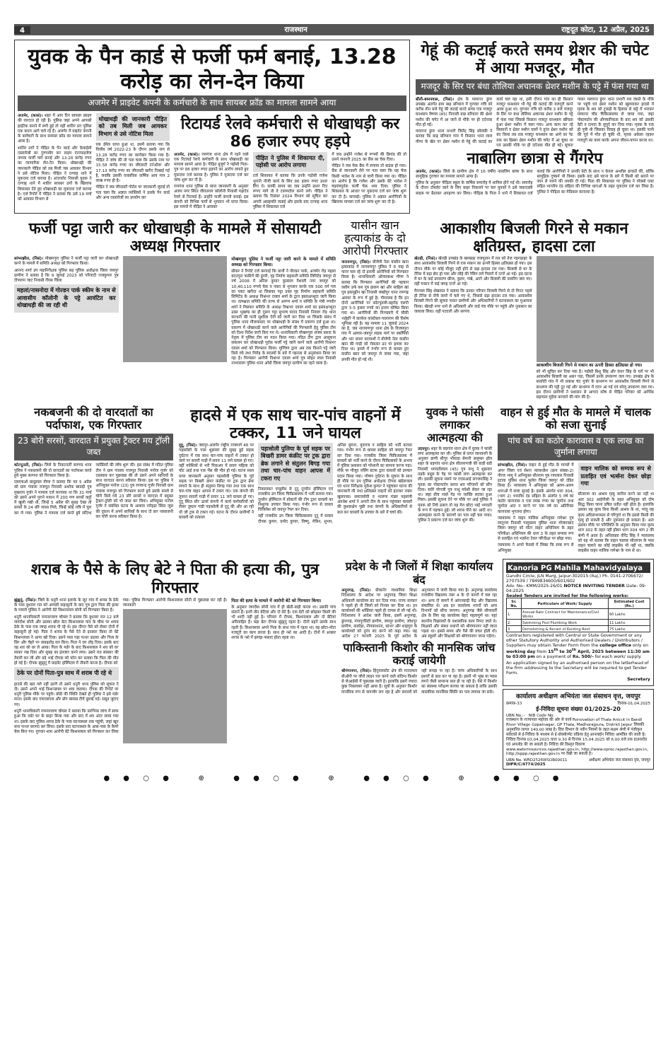4 राजस्थान राष्ट्रदूत कोटा, 12 अप्रैल, 2025
युवक के पैन कार्ड से फर्जी फर्म बनाई, 13.28 करोड़ का लेन-देन किया
अजमेर में प्राइवेट कंपनी के कर्मचारी के साथ सायबर फ्रॉड का मामला सामने आया
अजमेर, (कासं)। शहर में आए दिन सायबर क्राइम की वारदात हो रही है। पुलिस जहां अपने आपको हाईटेक बनाने में लगी हुई तो वहीं शातिर ठग पुलिस एक कदम आगे चले रहे हैं। अजमेर में प्राइवेट कंपनी के कर्मचारी के साथ सायबर फ्रॉड का मामला सामने आया है।
शातिर ठगों ने पीड़ित के पैन कार्ड और केवाईसी दस्तावेजों का दुरुपयोग कर प्राइम एंटरप्राइजेज नामक फर्जी फर्म बनाई और 13.28 करोड़ रुपए का व्यापारिक लेन-देन किया। धोखाधड़ी की जानकारी पीड़ित को तब मिली जब आयकर विभाग ने उसे नोटिस मिला। पीड़ित ने दरगाह थाने में मुकदमा दर्ज कराया है। अंदरकोट निवासी युवक ने दरगाह थाने में शातिर सायबर ठगों के खिलाफ शिकायत देते हुए धोखाधड़ी का मुकदमा दर्ज कराया है। दर्ज रिपोर्ट में पीड़ित ने बताया कि उसे 19 मार्च को आयकर विभाग से
धोखाधड़ी की जानकारी पीड़ित को तब मिली जब आयकर विभाग से उसे नोटिस मिला
एक ईमेल प्राप्त हुआ था, इसमें बताया गया कि वित्तीय वर्ष 2022-23 के दौरान उसके नाम से 13.28 करोड़ रुपए का कारोबार किया गया है। पीड़ित ने जांच की तो पता चला कि उसके नाम पर 15.58 करोड़ रुपए का जीएसटी टर्नओवर और 17.13 करोड़ रुपए का जीएसटी खरीद दिखाई गई है, जबकि उसकी वास्तविक वार्षिक आय मात्र 2 लाख रुपए ही है।
पीड़ित ने जब जीएसटी पोर्टल पर जानकारी जुटाई तो पता चला कि अज्ञात व्यक्तियों ने उसके पैन कार्ड और अन्य दस्तावेजों का उपयोग कर
रिटायर्ड रेलवे कर्मचारी से धोखाधड़ी कर 86 हजार रुपए हड़पे
अजमेर, (कासं)। रामगंज थाना क्षेत्र में रहने वाले एक रिटायर्ड रेलवे कर्मचारी के साथ धोखाधड़ी का मामला सामने आया है। पीड़ित बुजुर्ग ने पड़ोसी पिता-पुत्र पर 86 हजार रुपए हड़पने का आरोप लगाते हुए मुकदमा दर्ज कराया है। पुलिस ने मुकदमा दर्ज कर जांच शुरू कर दी है।
रामगंज थाना पुलिस से प्राप्त जानकारी के अनुसार अजय नगर स्थित जीवतराम कॉलोनी निवासी महादेव रेलवे से रिटायर्ड हैं। उन्होंने फर्जी कंपनी बनाई। इस कंपनी को विभिन्न फर्मों से भुगतान भी प्राप्त किया। इस मामले में पीड़ित ने आयकर
पीड़ित ने पुलिस में शिकायत दी, पड़ोसी पर आरोप लगाया
दर्ज शिकायत में बताया कि उनके पड़ोसी राजेश भुरानी नीजी कार्य के लिए 86 हजार रुपए उधार लिए थे। काफी समय बद जब उन्होंने उधार दिए रूपए मांगे तो वे टालमटोल करने लगे। पीड़ित ने बताया कि दिसंबर 2024 विभाग को सूचित कर अपनी असहमति जताई और इसके बाद दरगाह थाना पुलिस में शिकायत दर्ज
में जब उन्होंने राजेश से रूपयों की डिमांड की तो उसने जनवरी 2025 का बैंक का चेक दिया।
पीड़ित ने जब चेक बैंक में लगाया तो बाउंस हो गया। बैंक से जानकारी लेने पर पता चला कि यह चेक किसी भावेश के नाम से जारी किया गया था। पीड़ित का आरोप है कि राजेश और उसके बेटे भावेश ने षड़यंत्रपूर्वक फर्जी चेक थमा दिया। पुलिस ने शिकायत के आधार पर मुकदमा दर्ज कर जांच शुरू कर दी है। करवाई। पुलिस ने अज्ञात आरोपियों के खिलाफ मामला दर्ज कर जांच शुरू कर दी है।
गेहूं की कटाई करते समय थ्रेशर की चपेट में आया मजदूर, मौत
मजदूर के सिर पर बंधा तोलिया अचानक थ्रेशर मशीन के पट्टे में फंस गया था
बौंली-बामनवास, (निसं)। क्षेत्र के मलारना डूंगर उपखंड अंतर्गत ग्राम बाढ़ बरियारा में गुरुवार रात्रि को करीब तीन बजे गेहूं की कटाई करते समय एक मजदूर घनश्याम वैष्णव (45) निवासी बाढ बरियारा की थ्रेशर मशीन की चपेट में आ जाने से मौके पर ही दर्दनाक मौत हो गई।
मलारना डूंगर थाना प्रभारी जितेंद्र सिंह सोलंकी ने बताया कि बाढ़ बरियारा गांव में किसान भरत लाल मीणा के खेत पर थ्रेसर मशीन से गेहूं की कटाई का कार्य चल रहा था, इसी दौरान गांव का ही किसान मजदूर घनश्याम भी गेहूं की कटाई की मजदूरी करने आया हुआ था। गुरुवार रात्रि को करीब 3 बजे मजदूर के सिर पर बंधा तोलिया अचानक थ्रेशर मशीन के पट्टे में फंस गया जिससे किसान मजदूर घनश्याम खींचता हुआ थ्रेशर मशीन में चला गया। अन्य काम कर रहे किसानों व थ्रेसर मशीन वालों ने तुरंत थ्रेशर मशीन को बंद किया तब तक मजदूर घनश्याम का आगे का पेट तक का हिस्सा थ्रेसर मशीन की चपेट में आ चुका था एवं उसकी मौके पर ही दर्दनाक मौत हो गई। सूचना पाकर मलारना डूंगर थाना प्रभारी मय जाब्ते के मौके पर पहुंचे एवं थ्रेसर मशीन को खुलवाकर हादसे में मृतक के शव को टुकड़ों के हिसाब से कट्टे में भराकर मलारना चौड चिकित्सालय ले जाया गया, जहां पोस्टमार्टम की औपचारिकता के बाद शव को उसकी बेटी व दामाद के सुपुर्द कर दिया गया। मृतक के एक ही पुत्री थी जिसका विवाह हो चुका था। इसकी पत्नी की पूर्व में मौत हो चुकी थी, मृतक अकेला रहकर मजदूरी का काम करके अपना जीवन-यापन करता था।
नाबालिग छात्रा से गैंगरेप
अजमेर, (कासं)। जिले के ग्रामीण क्षेत्र में 16 वर्षीय नाबालिग छात्रा के साथ सामूहिक दुराचार का मामला सामने आया है।
पुलिस के अनुसार पीड़िता स्कूल के वार्षिक समारोह में शामिल होने गई थी। समारोह के दौरान टॉयलेट जाने के लिए बाहर निकलने पर चार युवकों ने उसे जबरदस्ती बाइक पर बैठाकर अपहरण कर लिया। पीड़िता के पिता ने थाने में शिकायत दर्ज कराई कि आरोपियों ने उनकी बेटी के साथ न केवल अश्लील हरकतें कीं, बल्कि सामूहिक दुष्कर्म भी किया। इसके बाद उसे घटना के बारे में किसी को बताने पर जान से मारने की धमकी दी गई। पिता की शिकायत पर पुलिस ने पॉक्सो एक्ट सहित भारतीय दंड संहिता की विभिन्न धाराओं के तहत मुकदमा दर्ज कर लिया है। पुलिस ने पीड़िता का मेडिकल करवाया है।
फर्जी पट्टा जारी कर धोखाधड़ी के मामले में सोसायटी अध्यक्ष गिरफ्तार
सांभरझील, (निसं)। मोखमपुरा पुलिस ने फर्जी पट्टा जारी कर धोखाधड़ी करने के मामले में समिति अध्यक्ष को गिरफ्तार किया।
आनन्द शर्मा उप महानिरीक्षक पुलिस सह पुलिस अधीक्षक जिला जयपुर ग्रामीण ने बताया है कि 9 जुलाई 2023 को परिवादी राजकुमार पुत्र दीपाराम जाट निवासी रींगस जिला
महलां/नासनोदा में गोल्डन पार्क स्कीम के नाम से आवासीय कॉलोनी के पट्टे आवंटित कर धोखाधड़ी की जा रही थी
मोखमपुरा पुलिस ने फर्जी पट्टा जारी करने के मामले में समिति अध्यक्ष को गिरफ्तार किया।
सीकर ने रिपोर्ट दर्ज करवाई कि प्रार्थी ने गोल्डन पार्क, अजमेर रोड़ महला बदनपुरा फकीरों की डूंगरी, गृह निर्माण सहकारी समिति लिमिटेड जयपुर से वर्ष 2008 में अनिल कुमार कुतसल वैशाली नगर जयपुर को 10,40,110 रूपये चेक व नकद से भुगतान करके एक 500 वर्ग गज का प्लाट खरीदा था जिसका पट्टा उक्त गृह निर्माण सहकारी समिति लिमिटेड के अध्यक्ष विश्वंभर दयाल शर्मा के द्वारा हस्ताक्षरशुदा जारी किया था। तत्पश्चात समिति की तरफ से अरूण शर्मा व समिति के मंत्री रणवीर शर्मा ने मिलकर समिति के अध्यक्ष विश्वंभर दयाल शर्मा का हस्ताक्षरशुदा उक्त भूखण्ड का ही दूसरा पट्टा सुभाष यादव निवासी निवारू रोड़ थाना करधनी की पत्नी सुशीला देवी को जारी कर दिया था जिसके संबंध में पुलिस थाना मौजमाबाद पर धोखाधड़ी के संबंध में प्रकरण दर्ज हुआ था। प्रकरण में धोखाधड़ी करने वाले आरोपियों की गिरफ्तारी हेतु पुलिस टीम को दिशा निर्देश जारी किए गए थे। थानाधिकारी मौखमपुरा संजय प्रसाद के नेतृत्व में पुलिस टीम का गठन किया गया। गठित टीम द्वारा आसूचना संकलन कर धोखाधड़ी पूर्वक फर्जी पट्टे जारी करने वाले आरोपी विश्वंभर दयाल शर्मा को गिरफ्तार किया। मुल्जिम द्वारा अब तक कितने पट्टे जारी किये गये तथा गिरोह के सदस्यों के बारे में गहनता से अनुसंधान किया जा रहा है। गिरफ्तार आरोपी विश्वंभर दयाल शर्मा पुत्र सोहन लाल निवासी नाभावाला पुलिस थाना आँधी जिला जयपुर ग्रामीण का रहने वाला है।
यासीन खान हत्याकांड के दो आरोपी गिरफ्तार
नारायणपुर, (निसं)। बीजेपी नेता यासीन खान हत्याकांड में नारायणपुर पुलिस ने 8 माह से फरार चल रहे दो इनामी आरोपियों को गिरफ्तार किया है। थानाधिकारी ओमप्रकाश मीणा ने बताया कि गिरफ्तार आरोपियों की पहचान वसीम उर्फ यश पुत्र हाकम खां और साहिल खां पुत्र हकमुद्दीन खां निवासी जखोपुर थाना रामगढ़ अलवर के रूप में हुई है। गौरतलब है कि इन दोनों आरोपियों पर कोटपुतली-बहरोड़ एसपी द्वारा 5-5 हजार रुपये का इनाम घोषित किया गया था। आरोपियों की गिरफ्तारी में चौकी भर्तृहरि में कार्यरत कांस्टेबल मालाराम की विशेष भूमिका रही है। यह मामला 11 जुलाई 2024 का है, जब नारायणपुर थाना क्षेत्र के विजयपुरा गांव में अलवर-जयपुर सड़क मार्ग पर स्कॉर्पियो और थार सवार बदमाशों ने बीजेपी नेता यासीन खान की गाड़ी को रोककर उन पर हमला कर दिया था। हमले में गंभीर रूप से घायल हुए यासीन खान को जयपुर ले जाया गया, जहां उनकी मौत हो गई थी।
आकाशीय बिजली गिरने से मकान क्षतिग्रस्त, हादसा टला
खेतड़ी, (निसं)। खेतड़ी उपखंड के खरखड़ा राजपूतान में रात को तेज गड़गड़ाहट के साथ आकाशीय बिजली गिरने से एक मकान का ऊपरी हिस्सा क्षतिग्रस्त हो गया। इस दौरान मौके पर कोई मौजूद नहीं होने से बड़ा हादसा टल गया। बिजली से घर के टेरिस में बड़ा छेद हो गया और लोहे की रेलिंग लगे पिलरों में दरारें आ गईं। इस घटना में घर के कई उपकरण फ्रीज, कुलर, पंखे, आरो और बिजली की वायरिंग जल गए। वहीं मकान में कई जगह दरारें आ गई।
मैनपाल सिंह शेखावत ने बताया कि उनका परिवार बिजली गिरने से दो मिनट पहले ही टेरिस से नीचे कमरे में चले गए थे, जिससे बड़ा हादसा टल गया। आकाशीय बिजली गिरने की सूचना पाकर ग्रामीणों और अधिकारियों ने घटनास्थल का मुआयना किया। खेतड़ी नगर थाने से अधिकारी और वार्ड पंच मौके पर पहुंचे और नुकसान का जायजा लिया। वहीं पटवारी और सरपंच
आकाशीय बिजली गिरने से मकान का ऊपरी हिस्सा क्षतिग्रस्त हो गया।
को भी सूचित कर दिया गया है। पड़ोसी बिशू सिंह और कंवर सिंह के घरों पर भी आकाशीय बिजली का असर पड़ा, जिसमें उनके उपकरण जल गए। उपखंड क्षेत्र के बाकोटी गांव में भी प्रकाश चंद गुर्जर के बाथरूम पर आकाशीय बिजली गिरने से बाथरूम की पट्टी टूट गई और बाथरूम में दरार आ गई एवं घरेलू उपकरण जल गए। इस दौरान ग्रामीणों ने प्रशासन से आपदा कोष से पीड़ित परिवार को आर्थिक सहायता मुहैया करवाने की मांग की है।
नकबजनी की दो वारदातों का पर्दाफाश, एक गिरफ्तार
23 बोरी सरसों, वारदात में प्रयुक्त ट्रैक्टर मय ट्रॉली जब्त
कोटपूतली, (निसं)। जिले के निकटवर्ती सरूण्ड थाना पुलिस ने नकबजनी की दो वारदातों का पर्दाफाश करते हुये मुख्य सरगना को गिरफ्तार किया है।
एसएचओ बाबूलाल मीणा ने बताया कि गत 5 अप्रैल को ग्राम पंवाला राजपूत निवासी अशोक छाबड़ी पुत्र मुखराम गुर्जर ने मामला दर्ज करवाया था कि 31 मार्च को उसने अपने पुराने मकान में 200 मण सरसों कट्टों में खुली रखी थी, जिन्हें 5 अप्रैल की सुबह देखा तो सरसों के 24 बोरे गायब मिले, जिन्हें कोई रात्रि में चुरा कर ले गया। पुलिस ने मामला दर्ज करते हुये संदिग्ध व्यक्तियों की जाँच शुरू की। इस संबंध में गठित पुलिस टीम ने ग्राम पंवाला राजपूत निवासी मनोज गुर्जर को दस्तयाब कर पूछताछ की तो उसने अपने साथियों के साथ वारदात करना स्वीकार किया। इस पर पुलिस ने अभियुक्त मनोज (23) पुत्र रामचन्द्र गुर्जर निवासी ग्राम पंवाला राजपूत को गिरफ्तार करते हुये उसके कब्जे से चोरी किये गये 23 बोरे सरसों व वारदात में प्रयुक्त ट्रैक्टर-ट्रॉली को भी जब्त कर लिया। अभियुक्त मनोज गुर्जर ने संबंधित घटना के अलावा नारेहड़ा स्थित जूस की दुकान में अपने साथियों के साथ दो बार नकबजनी कर चोरी करना स्वीकार किया है।
हादसे में एक साथ चार-पांच वाहनों में टक्कर, 11 जने घायल
दूदू, (निसं)। जयपुर-अजमेर राष्ट्रीय राजमार्ग 48 पर पड़ासोली के पास शुक्रवार की सुबह हुई सड़क दुर्घटना में एक साथ चार-पांच वाहनों में टक्कर हो जाने पर सवारी गाड़ी में सवार 11 जने घायल हो गए। वहीं मवेशियों से भरी पिकअप में सवार महिला को चोट आई तथा एक भैंस की मौत हो गई। घटना स्थल प्राप्त जानकारी अनुसार पड़ासोली पुलिया के पूर्व सड़क पर बिखरी डामर कंक्रीट पर ट्रक द्वारा ब्रेक लगाने के साथ ही संतुलन बिगड़ गया तथा एक साथ चार-पांच वाहन आपस में टकरा गए। एक कंपनी की तूफान सवारी गाड़ी में सवार 11 जने घायल हो गए। दूदू स्थित सौर ऊर्जा कंपनी में कार्य कर्मचारियों को लेकर तूफान गाड़ी पड़ासोली से दूदू की और आ रही थी जो ट्रक से टकरा गई। घटना के दौरान ग्रामीणों ने घायलों को तत्काल
पड़ासोली पुलिया के पूर्व सड़क पर बिखरी डामर कंक्रीट पर ट्रक द्वारा ब्रेक लगाने से संतुलन बिगड़ गया तथा चार-पांच वाहन आपस में टकरा गए
निकालकर एम्बुलेंस से दूदू दूरबीन हॉस्पिटल एवं राजकीय उप जिला चिकित्सालय में भर्ती कराया गया। दूरबीन हॉस्पिटल में डॉक्टरों की टीम द्वारा घायलों का निशुल्क उपचार किया गया। गंभीर रूप से घायल विजिलेश को जयपुर रैफर कर दिया।
वहीं राजकीय उप जिला चिकित्सालय दूदू में घायल दीपक कुमार, प्रमोद कुमार, विष्णु, रोबिन, शुभम, अनिल कुमार, युवराज व साहिल को भर्ती कराया गया। गंभीर रूप से घायल साहिल को जयपुर रैफर कर दिया गया। राजकीय जिला चिकित्सालय में घायलों को भर्ती करने के दौरान चिकित्सकों के अभाव में पुलिस प्रशासन को परेशानी का सामना करना पड़ा। मौके पर मौजूद नर्सिंग स्टाफ द्वारा घायलों को उपचार प्रदान किया गया। भीषण दुर्घटना के सूचना के साथ ही मौके पर उप पुलिस अधीक्षक दीपक खंडेलवाल एवं थाना निरीक्षक मुकेश कुमार ने पहुंचकर घटना की जानकारी ली तथा क्षतिग्रस्त वाहनों को हटाकर रास्ता खुलवाया। समाजसेवी व भाजपा मंडल महामंत्री अवधेश शर्मा ने अपनी टीम के साथ पहुंचकर घायलों की कुशलक्षेम पूछी तथा कंपनी के अधिकारियों से बात कर घायलों के उपचार के बारे में चर्चा की।
युवक ने फांसी लगाकर आत्महत्या की
उदयपुर। शहर के बड़गांव थाना क्षेत्र में युवक ने फांसी लगा आत्महत्या कर ली। पुलिस से प्राप्त जानकारी के अनुसार ढाणी सीपुर भीवाड़ा सेमारी सलूम्बर हॉल शहर के बड़गांव थाना क्षेत्र सीतारामजी की बाडी बडी निवासी भगवतीलाल (45) पुत्र नाथू ने शुक्रवार तड़के बबूल के पेड़ पर फांसी लगा आत्महत्या कर ली। इसकी सूचना मलने पर एएसआई सज्जनसिंह ने मृतक का पोस्टमार्टम करवा शव परिजनों को सौंप दिया। सवेरे मोगजी पुत्र नाथू मवेशी लेकर जा रहा था। जहां बीच रास्ते पेड़ पर व्यक्ति लटका हुआ मिला। इसकी सूचना देने पर मौके पर आई पुलिस ने मृतक को निचे उतारा तो वह मेरा छोटा भाई भगवती के रूप में पहचान हुई। जो शराब पीने का आदी था। आत्महत्या करने के कारणों का पता नहीं चल पाया। पुलिस ने प्रकरण दर्ज कर जांच शुरू की।
वाहन से हुई मौत के मामले में चालक को सजा सुनाई
पांच वर्ष का कठोर कारावास व एक लाख का जुर्माना लगाया
सांभरझील, (निसं)। वाहन से हुई मौत के मामले में अपर जिला एवं सेशन न्यायाधीश (क्रम संख्या-2) नीरज भामू ने अभियुक्त सीतराम पुत्र रामलाल निवासी इटावा पुलिस थाना फुलेरा जिला जयपुर को दंडित किया है। न्यायालय ने अभियुक्त को अलग-अलग धाराओं में सजा सुनाई है। इसके अंतर्गत धारा 304,(भाग 2) भारतीय दंड संहिता के अंतर्गत 5 वर्ष का कठोर कारावास व एक लाख रुपए का जुर्माना तथा जुर्माना अदा न करने पर एक वर्ष का अतिरिक्त कारावास भुगतना होगा।
न्यायालय ने वाहन मालिक अभियुक्त रामेश्वर पुत्र लादूराम निवासी पालुकला पुलिस थाना मोजमाबाद जिला जयपुर को मोटर वाहन अधिनियम के तहत परिवीक्षा अधिनियम की धारा 3 के तहत सम्यक रूप से प्रताड़ित एवं भर्त्सना देकर परिवीक्षा पर छोड़ा गया।
न्यायालय ने अपने फैसले में लिखा कि स्पष्ट रूप से अभियुक्त
वाहन मालिक को सम्यक रूप से प्रताड़ित एवं भर्त्सना देकर छोड़ा गया
सीताराम का आशय मृत्यु कारित करने का नहीं था अतः 302 आईपीसी के तहत अभियुक्त को दोष सिद्ध किया जाना उचित प्रतीत नहीं होता है। हालांकि उसका यह कृत्य बिना किसी आशय के था, परंतु यह कृत्य अधिसंभाव्यता से परिपूर्ण था कि इससे किसी की मृत्यु हो सकती है और नुकसान हो सकता है। अतः उसका मौके पर परिस्थिति के अनुसार किया गया कृत्य धारा 302 के तहत नहीं होकर धारा 304 भाग 2 की श्रेणी में आता है। अधिवक्ता वीरेंद्र सिंह ने न्यायालय को यह भी बताया कि वाहन चालक सीताराम के पास वाहन चलाने का कोई लाइसेंस भी नहीं था, जबकि लाइसेंस वाहन मालिक रामेश्वर के नाम से था।
शराब के पैसे के लिए बेटे ने पिता की हत्या की, पुत्र गिरफ्तार
झुंझुनूं, (निसं)। जिले के धनूरी थाना इलाके के लूट गांव में शराब के ठेके के पास बुधवार रात को आपसी कहासुनी के बाद पुत्र द्वारा पिता की हत्या के मामले पुलिस ने आरोपी बेटे किशनलाल सोनी को गिरफ्तार किया है।
धनूरी थानाधिकारी रामनारायण चोयल ने बताया कि बुधवार रात 12 बजे जगदीश सोनी और उसका छोटा बेटा किशनलाल गांव के चौक पर शराब ठेके के पास एक जगह शराब पी रहे थे। इस दौरान पैसे को लेकर दोनों में कहासुनी हो गई। पिता ने शराब के पैसे देने से इनकार किया तो बेटे किशनलाल ने आपा खो दिया। उसने पास पड़ा पत्थर उठाया और पिता के सिर और चेहरे पर ताबड़तोड़ वार किए। पिता ने दम तोड़ दिया। इसके बाद वह शव को घर ले आया। पिता के मर्डर के बाद किशनलाल ने शव को घर लाकर रख दिया और सुबह का इंतजार करने लगा। उसने रात संस्कार की तैयारी कर ली और बड़े भाई दीपक को फोन कर बताया कि पिता की मौत हो गई है। दीपक झुंझुनूं में प्राइवेट हॉस्पिटल में नौकरी करता है। दीपक को
ठेके पर दोनों पिता-पुत्र साथ में शराब पी रहे थे
हादसे की बात गले नहीं उतरी तो उसने धनूरी थाना पुलिस को सूचना दे दी। उसने अपने भाई किशनलाल पर शक जताया। दीपक की रिपोर्ट पर धनूरी पुलिस मौके पर पहुंचे। बॉडी की स्थिति देखते ही पुलिस ने इसे मर्डर माना। इसके बाद एफएसएल और डॉग स्क्वाड टीमें बुलाई गई। सबूत जुटाए गए।
धनूरी थानाधिकारी रामनारायण चोयल ने बताया कि प्रारंभिक जांच में साफ हुआ कि मर्डर घर के बाहर किया गया और बाद में शव अंदर लाया गया था। इसके बाद पुलिस शराब ठेके के पास घटनास्थल तक पहुंची, जहां खून सना पत्थर बरामद कर लिया। इसके बाद घटनास्थल के आस-पास के कैमरे चेक किए गए। गुरुवार शाम आरोपी बेटे किशनलाल को गिरफ्तार कर लिया गया। पुलिस गिरफ्तार आरोपी किशनलाल सोनी से पूछताछ कर रही है। जानकारी
पिता की हत्या के मामले में आरोपी बेटे को गिरफ्तार किया।
के अनुसार जगदीश सोनी गांव में ही खेती-बाड़ी करता था। उसकी पांच संतानें हैं। इनमें तीन बेटियां और दो बेटे हैं। एक बेटी को छोड़कर किसी की भी शादी नहीं हुई है। परिवार में दीपक, किशनलाल और दो बेटियां अविवाहित हैं। बड़ा बेटा दीपक झुंझुनूं रहता है। दोनों बहनें उसके साथ रहती हैं। किशनलाल अपने पिता के साथ गांव में रहता था। वह छोटा-मोटा मजदूरी का काम करता है। साथ ही नशे का आदी है। दोनों में अक्सर शराब के नशे में झगड़ा-फसाद होता रहता था।
प्रदेश के नौ जिलों में शिक्षा कार्यालय बंद
अनूपगढ़, (निसं)। बीकानेर माध्यमिक शिक्षा निदेशालय के आदेश पर अनूपगढ़ जिला शिक्षा अधिकारी कार्यालय बंद कर दिया गया। राज्य सरकार ने पहले ही नौ जिलों को निरस्त कर दिया था। इन कार्यालयों की शक्तियां पहले ही वापस ले ली गई थी। निदेशालय ने आदेश जारी किया, इसमें अनूपगढ़, डूंगरगढ़, गंगापुरसिटी ग्रामीण, जयपुर ग्रामीण, जोधपुर ग्रामीण, ककोड़ा, नीमकाथाना, सांभर और शाहपुरा के कार्यालयों को तुरंत बंद करने को कहा गया। यह आदेश 27 फरवरी 2025 के पूर्व आदेश के अनुपालन में जारी किया गया है। अनूपगढ़ कार्यालय राजकीय विद्यालय नंबर 4 के दो कमरों में चल रहा था। अन्य दो कमरों में आंगनबाड़ी केंद्र और विद्यालय संचालित थे। अब इन कार्यालय भवनों को अन्य विभागों को सौंपा जाएगा। अनूपगढ़ जैसे सीमावर्ती क्षेत्र के लिए यह कार्यालय बेहद महत्वपूर्ण था। यहां स्थानीय विद्यालयों के प्रशासनिक काम निपट जाते थे। शिक्षकों और संस्था प्रधानों को श्रीगंगानगर नहीं जाना पड़ता था। इससे समय और पैसे की बचत होती थी। अब स्कूलों और शिक्षकों को श्रीगंगानगर जाना पड़ेगा।
पाकिस्तानी किशोर की मानसिक जांच कराई जायेगी
श्रीगंगानगर, (निसं)। हिंदुमलकोट क्षेत्र की मदनलाल बीओपी पर जीरो लाइन पार करने वाले संदिग्ध किशोर से जेआईसी में पूछताछ जारी है। हालांकि इसमें ज्यादा कुछ निकलकर नहीं आया है। सूत्रों के अनुसार किशोर मानसिक रूप से कमजोर लग रहा है और सवालों को नहीं समझ पा रहा है। जांच अधिकारियों के साथ इशारों से बात कर पा रहा है। इसमें भी भूख या प्यास लगने जैसी सामान्य बात ही पा रही है। ऐसे में किशोर का स्वास्थ्य परीक्षण कराया जा सकता है ताकि उसकी वास्तविक मानसिक स्थिति का पता लगाया जा सके।
Kanoria PG Mahila Mahavidyalaya
Gandhi Circle, JLN Marg, Jaipur-302015 (Raj.) Ph. 0141-2706672/ 2707539 / 7849834600/601/602
Adv. No.: KMM/2025-26/01 NOTICE INVITING TENDER Date: 09-04-2025
Sealed Tenders are invited for the following works:
| Sr. No. | Particulars of Work/ Supply | Estimated Cost (Rs.) |
| --- | --- | --- |
| 1. | Annual Rate Contract for Maintenance/Civil Works | 80 Lakhs |
| 2. | Swimming Pool Plumbing Work | 11 Lakhs |
| 3. | Demolishing & Recast of Existing Roof | 75 Lakhs |
Contractors registered with Central or State Government or any other Statutory Authority and Authorised Dealers / Distributors / Suppliers may obtain Tender Form from the college office only on working day from 15<sup>th</sup> to 30<sup>th</sup> April, 2025 between 11:30 am to 03:00 pm on a payment of Rs. 500/- for each work/ supply.
An application signed by an authorised person on the letterhead of the firm addressing to the Secretary will be required to get Tender Form.
Secretary
कार्यालय अधीक्षण अभियंता जल संसाधन वृत्त, जयपुर
क्रमांक-33 दिनांक-01.04.2025
ई-निविदा सूचना संख्या 01/2025-20
UBN No.:- NIB Code No.
राजस्थान के राज्यपाल महोदय की ओर से कार्य Renovation of Thala Anicut in Bandi River Village Gopalnagar, GP Thala, Madhorajpura, District Jaipur जिसकी अनुमानित लागत 140.00 लाख है। वित्त विभाग के नवीन नियमों के तहत सक्षम श्रेणी में पंजीकृत संवेदकों से ई-निविदा के माध्यम से ई-प्रोक्योरमेंट प्रक्रिया हेतु आनलाईन निविदा आमंत्रित की जाती है। निविदा दिनांक 03.04.2025 प्रातः 9.30 से दिनांक 15.04.2025 को 6.00 बजे तक डाउनलोड एवं अपलोड की जा सकती है। निविदा की विस्तृत विवरण www.waterresources.rajasthan.gov.in, http://www.eproc.rajasthan.gov.in, http://sppp.rajasthan.gov.in पर देखी जा सकती है।
UBN No. WRD2526WSOB00011 अधीक्षण अभियंता जल संसाधन वृत्त, जयपुर
DIPR/C/4774/2025
● ● ○ ● ⊕ ● ● ○ ● ⊕ ● ● ○ ● ⊕ ● ● ○ ●